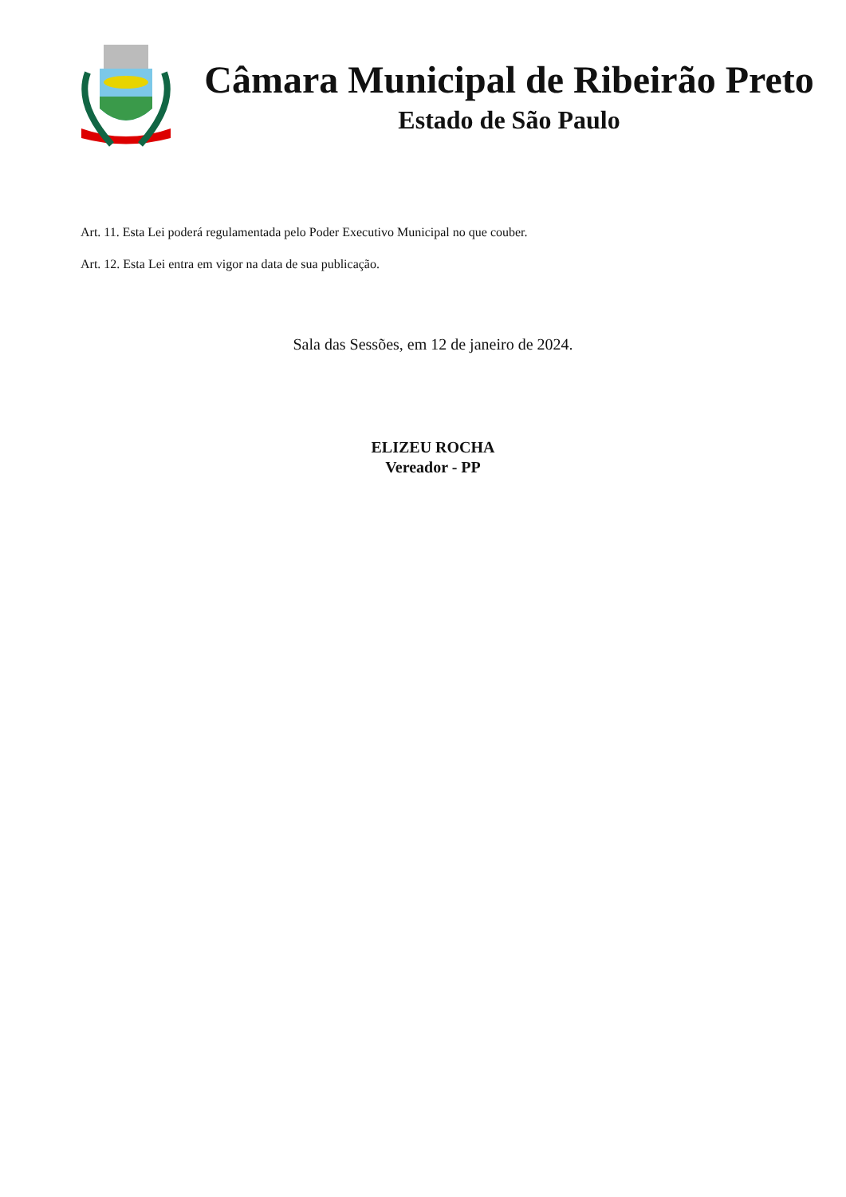Câmara Municipal de Ribeirão Preto
Estado de São Paulo
Art. 11. Esta Lei poderá regulamentada pelo Poder Executivo Municipal no que couber.
Art. 12. Esta Lei entra em vigor na data de sua publicação.
Sala das Sessões, em 12 de janeiro de 2024.
ELIZEU ROCHA
Vereador - PP